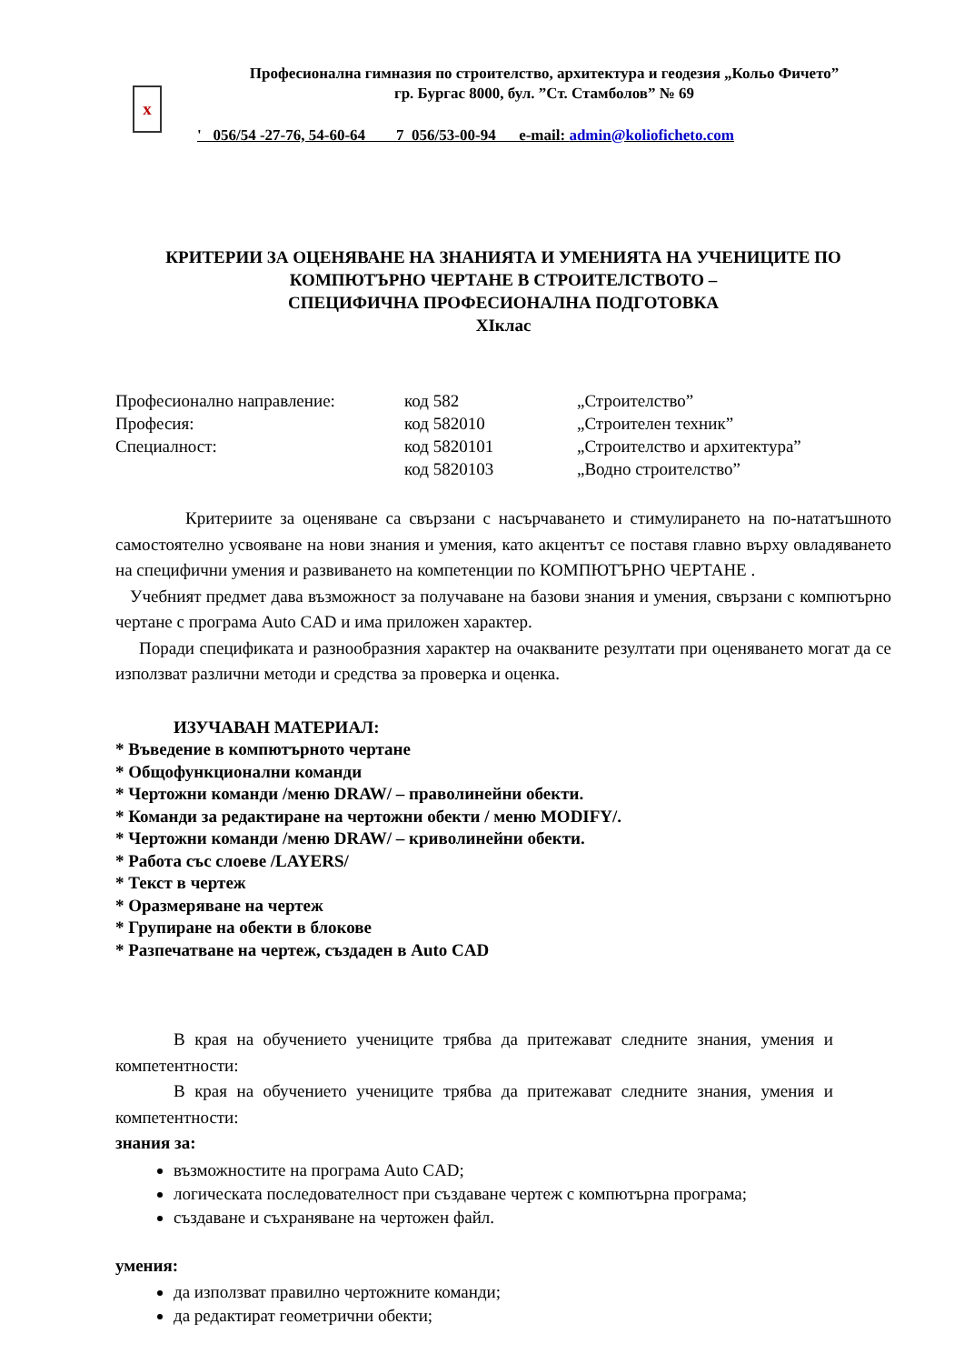x
Професионална гимназия по строителство, архитектура и геодезия „Кольо Фичето”
гр. Бургас 8000, бул. ”Ст. Стамболов” № 69
' 056/54 -27-76, 54-60-64 7 056/53-00-94 e-mail: admin@koliofichetо.com
КРИТЕРИИ ЗА ОЦЕНЯВАНЕ НА ЗНАНИЯТА И УМЕНИЯТА НА УЧЕНИЦИТЕ ПО
КОМПЮТЪРНО ЧЕРТАНЕ В СТРОИТЕЛСТВОТО –
СПЕЦИФИЧНА ПРОФЕСИОНАЛНА ПОДГОТОВКА
XIклас
| Професионално направление: | код 582 | „Строителство” |
| Професия: | код 582010 | „Строителен техник” |
| Специалност: | код 5820101 | „Строителство и архитектура” |
| | код 5820103 | „Водно строителство” |
Критериите за оценяване са свързани с насърчаването и стимулирането на по-нататъшното самостоятелно усвояване на нови знания и умения, като акцентът се поставя главно върху овладяването на специфични умения и развиването на компетенции по КОМПЮТЪРНО ЧЕРТАНЕ .
Учебният предмет дава възможност за получаване на базови знания и умения, свързани с компютърно чертане с програма Auto CAD и има приложен характер.
Поради спецификата и разнообразния характер на очакваните резултати при оценяването могат да се използват различни методи и средства за проверка и оценка.
ИЗУЧАВАН МАТЕРИАЛ:
* Въведение в компютърното чертане
* Общофункционални команди
* Чертожни команди /меню DRAW/ – праволинейни обекти.
* Команди за редактиране на чертожни обекти / меню MODIFY/.
* Чертожни команди /меню DRAW/ – криволинейни обекти.
* Работа със слоеве /LAYERS/
* Текст в чертеж
* Оразмеряване на чертеж
* Групиране на обекти в блокове
* Разпечатване на чертеж, създаден в Auto CAD
В края на обучението учениците трябва да притежават следните знания, умения и компетентности:
В края на обучението учениците трябва да притежават следните знания, умения и компетентности:
знания за:
възможностите на програма Auto CAD;
логическата последователност при създаване чертеж с компютърна програма;
създаване и съхраняване на чертожен файл.
умения:
да използват правилно чертожните команди;
да редактират геометрични обекти;